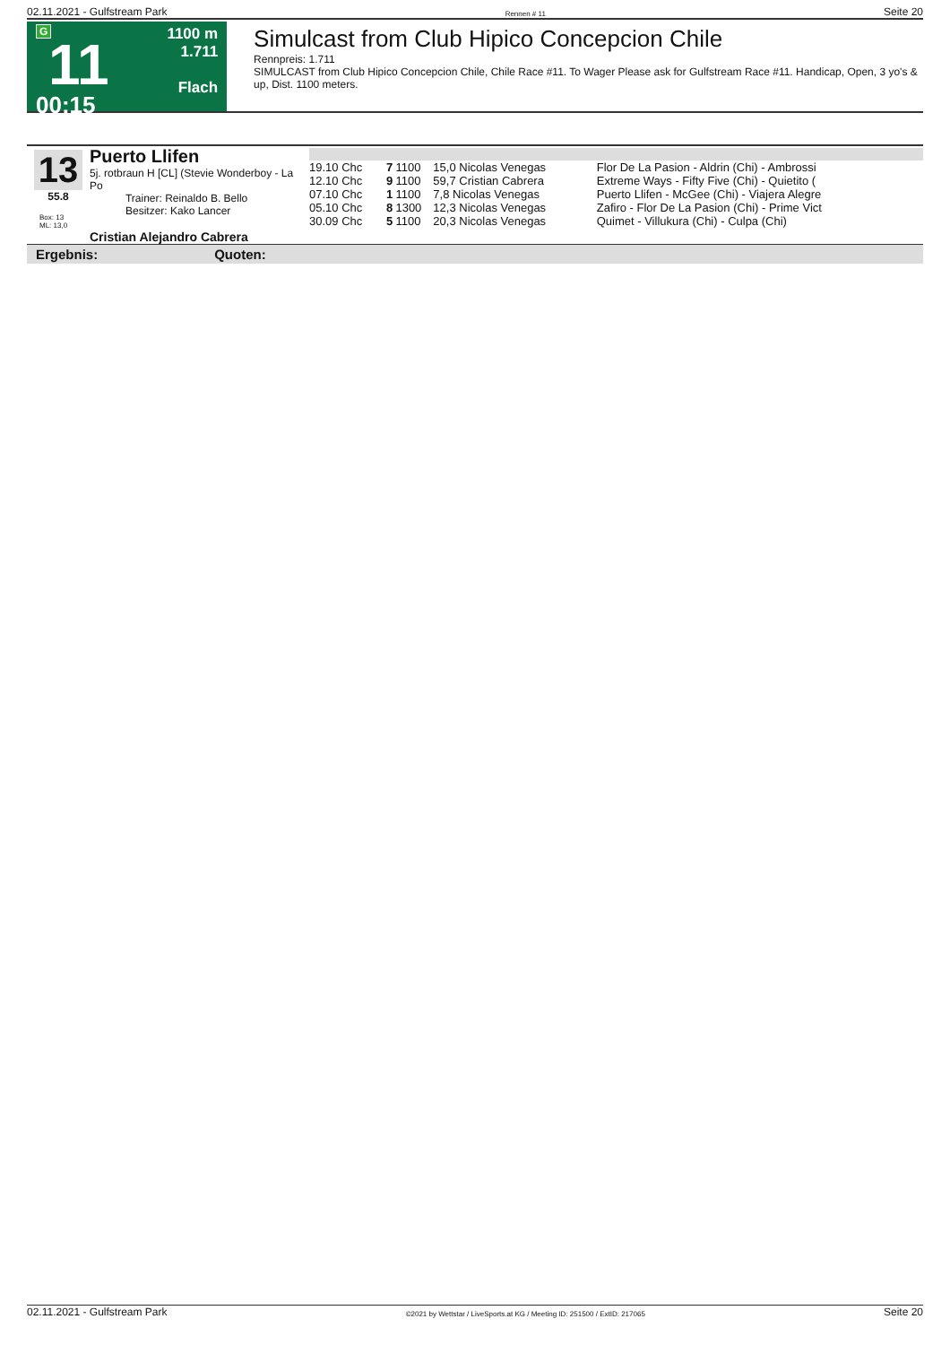02.11.2021 - Gulfstream Park Rennen # 11 Seite 20
G
11
00:15
1100 m
1.711
Flach
Simulcast from Club Hipico Concepcion Chile
Rennpreis: 1.711
SIMULCAST from Club Hipico Concepcion Chile, Chile Race #11. To Wager Please ask for Gulfstream Race #11. Handicap, Open, 3 yo's & up, Dist. 1100 meters.
13
55.8
Box: 13
ML: 13,0
Puerto Llifen
5j. rotbraun H [CL] (Stevie Wonderboy - La Po
Trainer: Reinaldo B. Bello
Besitzer: Kako Lancer
Cristian Alejandro Cabrera
| 19.10 Chc | 7 | 1100 | 15,0 Nicolas Venegas | Flor De La Pasion - Aldrin (Chi) - Ambrossi |
| 12.10 Chc | 9 | 1100 | 59,7 Cristian Cabrera | Extreme Ways - Fifty Five (Chi) - Quietito ( |
| 07.10 Chc | 1 | 1100 | 7,8 Nicolas Venegas | Puerto Llifen - McGee (Chi) - Viajera Alegre |
| 05.10 Chc | 8 | 1300 | 12,3 Nicolas Venegas | Zafiro - Flor De La Pasion (Chi) - Prime Vict |
| 30.09 Chc | 5 | 1100 | 20,3 Nicolas Venegas | Quimet - Villukura (Chi) - Culpa (Chi) |
Ergebnis: Quoten:
02.11.2021 - Gulfstream Park ©2021 by Wettstar / LiveSports.at KG / Meeting ID: 251500 / ExtID: 217065 Seite 20